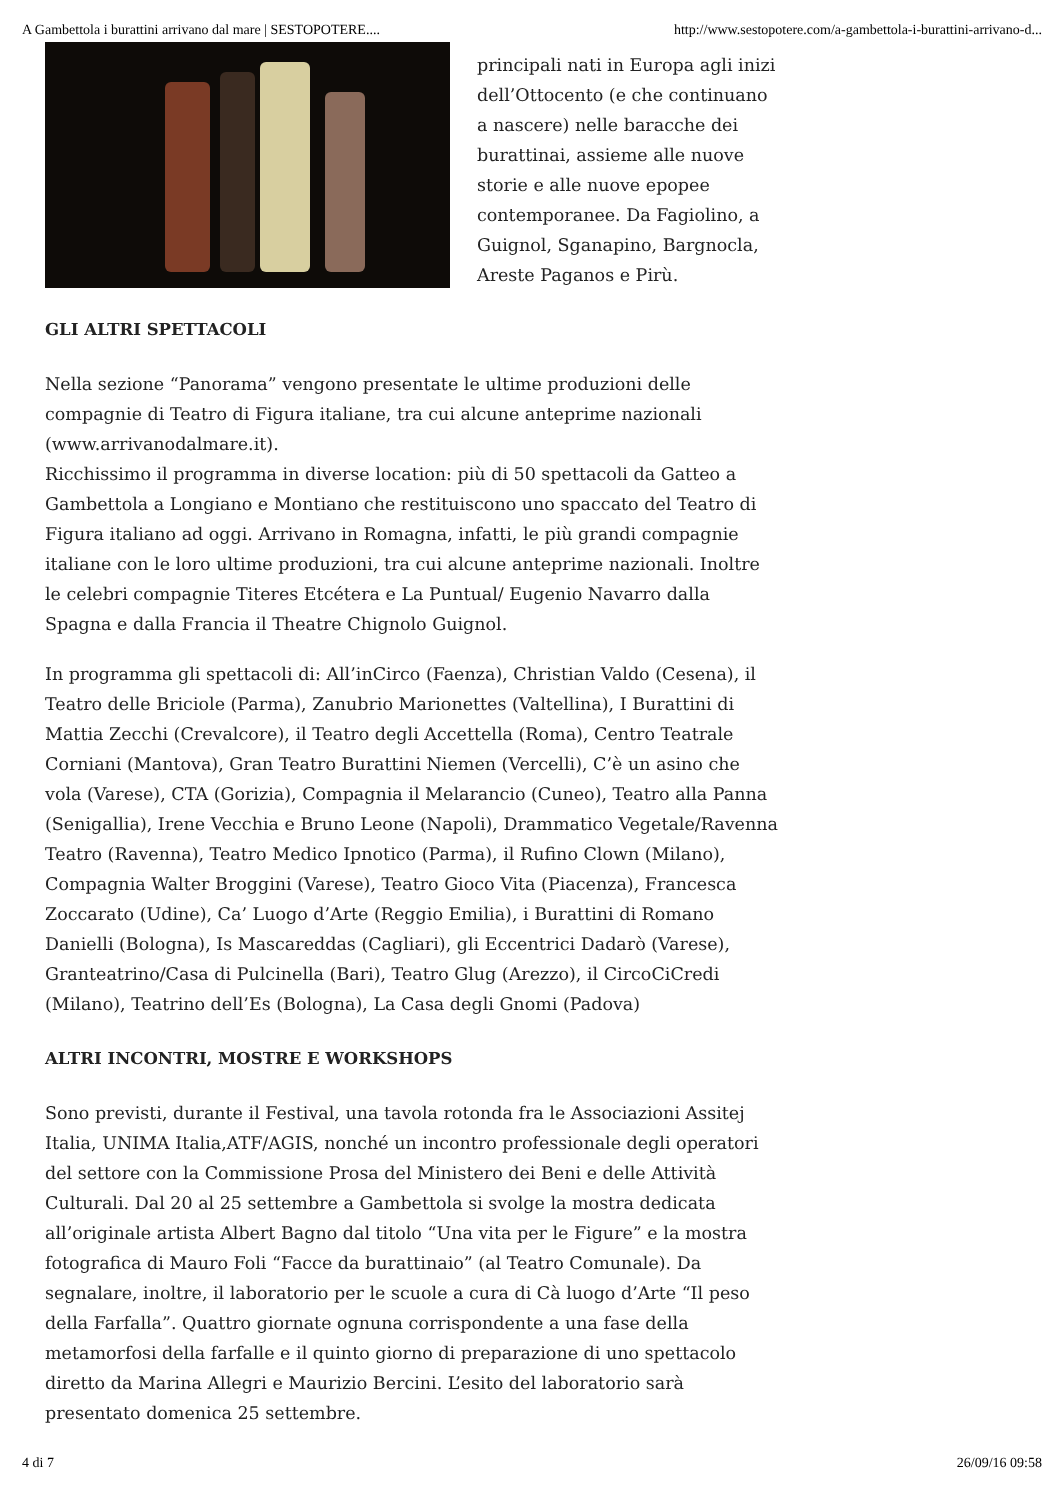A Gambettola i burattini arrivano dal mare | SESTOPOTERE.... http://www.sestopotere.com/a-gambettola-i-burattini-arrivano-d...
principali nati in Europa agli inizi dell’Ottocento (e che continuano a nascere) nelle baracche dei burattinai, assieme alle nuove storie e alle nuove epopee contemporanee. Da Fagiolino, a Guignol, Sganapino, Bargnocla, Areste Paganos e Pirù.
GLI ALTRI SPETTACOLI
Nella sezione “Panorama” vengono presentate le ultime produzioni delle compagnie di Teatro di Figura italiane, tra cui alcune anteprime nazionali (www.arrivanodalmare.it).
Ricchissimo il programma in diverse location: più di 50 spettacoli da Gatteo a Gambettola a Longiano e Montiano che restituiscono uno spaccato del Teatro di Figura italiano ad oggi. Arrivano in Romagna, infatti, le più grandi compagnie italiane con le loro ultime produzioni, tra cui alcune anteprime nazionali. Inoltre le celebri compagnie Titeres Etcétera e La Puntual/ Eugenio Navarro dalla Spagna e dalla Francia il Theatre Chignolo Guignol.
In programma gli spettacoli di: All’inCirco (Faenza), Christian Valdo (Cesena), il Teatro delle Briciole (Parma), Zanubrio Marionettes (Valtellina), I Burattini di Mattia Zecchi (Crevalcore), il Teatro degli Accettella (Roma), Centro Teatrale Corniani (Mantova), Gran Teatro Burattini Niemen (Vercelli), C’è un asino che vola (Varese), CTA (Gorizia), Compagnia il Melarancio (Cuneo), Teatro alla Panna (Senigallia), Irene Vecchia e Bruno Leone (Napoli), Drammatico Vegetale/Ravenna Teatro (Ravenna), Teatro Medico Ipnotico (Parma), il Rufino Clown (Milano), Compagnia Walter Broggini (Varese), Teatro Gioco Vita (Piacenza), Francesca Zoccarato (Udine), Ca’ Luogo d’Arte (Reggio Emilia), i Burattini di Romano Danielli (Bologna), Is Mascareddas (Cagliari), gli Eccentrici Dadarò (Varese), Granteatrino/Casa di Pulcinella (Bari), Teatro Glug (Arezzo), il CircoCiCredi (Milano), Teatrino dell’Es (Bologna), La Casa degli Gnomi (Padova)
ALTRI INCONTRI, MOSTRE E WORKSHOPS
Sono previsti, durante il Festival, una tavola rotonda fra le Associazioni Assitej Italia, UNIMA Italia,ATF/AGIS, nonché un incontro professionale degli operatori del settore con la Commissione Prosa del Ministero dei Beni e delle Attività Culturali. Dal 20 al 25 settembre a Gambettola si svolge la mostra dedicata all’originale artista Albert Bagno dal titolo “Una vita per le Figure” e la mostra fotografica di Mauro Foli “Facce da burattinaio” (al Teatro Comunale). Da segnalare, inoltre, il laboratorio per le scuole a cura di Cà luogo d’Arte “Il peso della Farfalla”. Quattro giornate ognuna corrispondente a una fase della metamorfosi della farfalle e il quinto giorno di preparazione di uno spettacolo diretto da Marina Allegri e Maurizio Bercini. L’esito del laboratorio sarà presentato domenica 25 settembre.
4 di 7 26/09/16 09:58